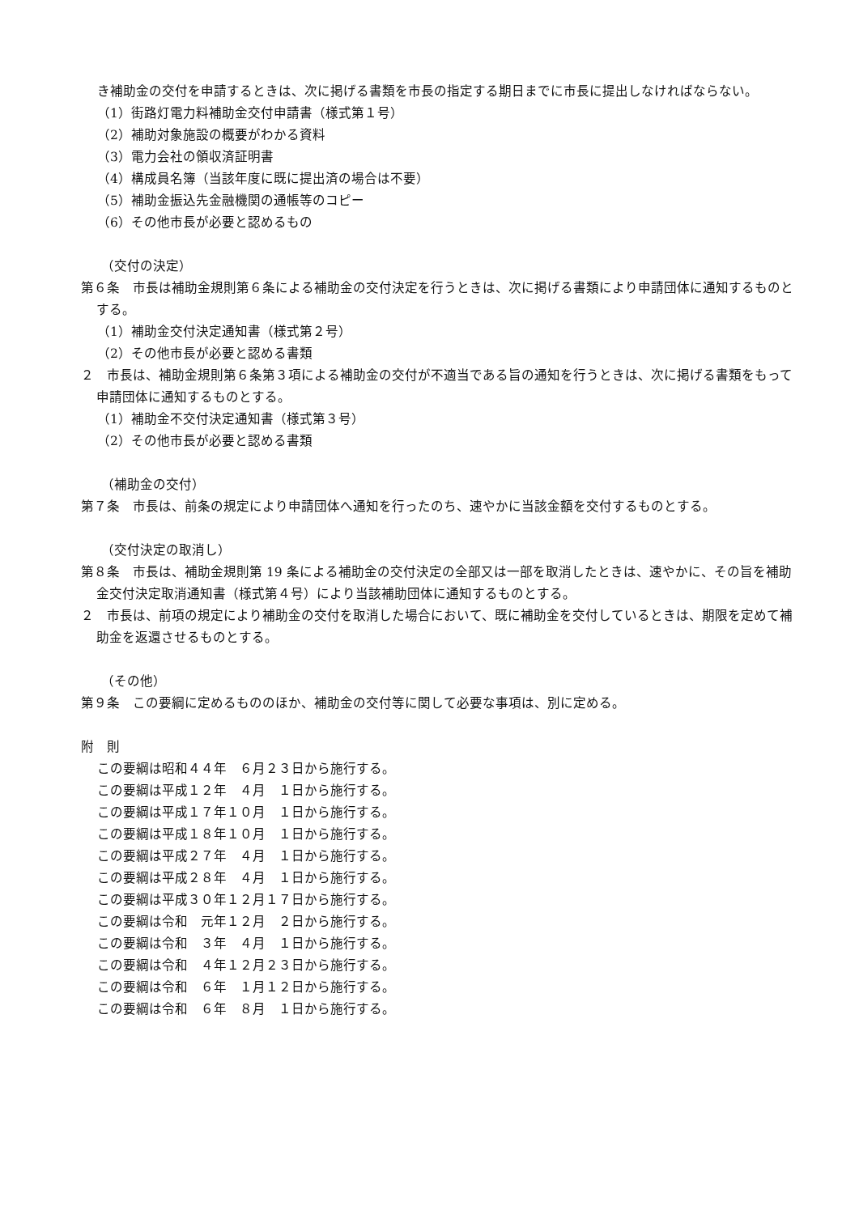き補助金の交付を申請するときは、次に掲げる書類を市長の指定する期日までに市長に提出しなければならない。
（1）街路灯電力料補助金交付申請書（様式第１号）
（2）補助対象施設の概要がわかる資料
（3）電力会社の領収済証明書
（4）構成員名簿（当該年度に既に提出済の場合は不要）
（5）補助金振込先金融機関の通帳等のコピー
（6）その他市長が必要と認めるもの
（交付の決定）
第６条　市長は補助金規則第６条による補助金の交付決定を行うときは、次に掲げる書類により申請団体に通知するものとする。
（1）補助金交付決定通知書（様式第２号）
（2）その他市長が必要と認める書類
２　市長は、補助金規則第６条第３項による補助金の交付が不適当である旨の通知を行うときは、次に掲げる書類をもって申請団体に通知するものとする。
（1）補助金不交付決定通知書（様式第３号）
（2）その他市長が必要と認める書類
（補助金の交付）
第７条　市長は、前条の規定により申請団体へ通知を行ったのち、速やかに当該金額を交付するものとする。
（交付決定の取消し）
第８条　市長は、補助金規則第 19 条による補助金の交付決定の全部又は一部を取消したときは、速やかに、その旨を補助金交付決定取消通知書（様式第４号）により当該補助団体に通知するものとする。
２　市長は、前項の規定により補助金の交付を取消した場合において、既に補助金を交付しているときは、期限を定めて補助金を返還させるものとする。
（その他）
第９条　この要綱に定めるもののほか、補助金の交付等に関して必要な事項は、別に定める。
附　則
この要綱は昭和４４年　６月２３日から施行する。
この要綱は平成１２年　４月　１日から施行する。
この要綱は平成１７年１０月　１日から施行する。
この要綱は平成１８年１０月　１日から施行する。
この要綱は平成２７年　４月　１日から施行する。
この要綱は平成２８年　４月　１日から施行する。
この要綱は平成３０年１２月１７日から施行する。
この要綱は令和　元年１２月　２日から施行する。
この要綱は令和　３年　４月　１日から施行する。
この要綱は令和　４年１２月２３日から施行する。
この要綱は令和　６年　１月１２日から施行する。
この要綱は令和　６年　８月　１日から施行する。